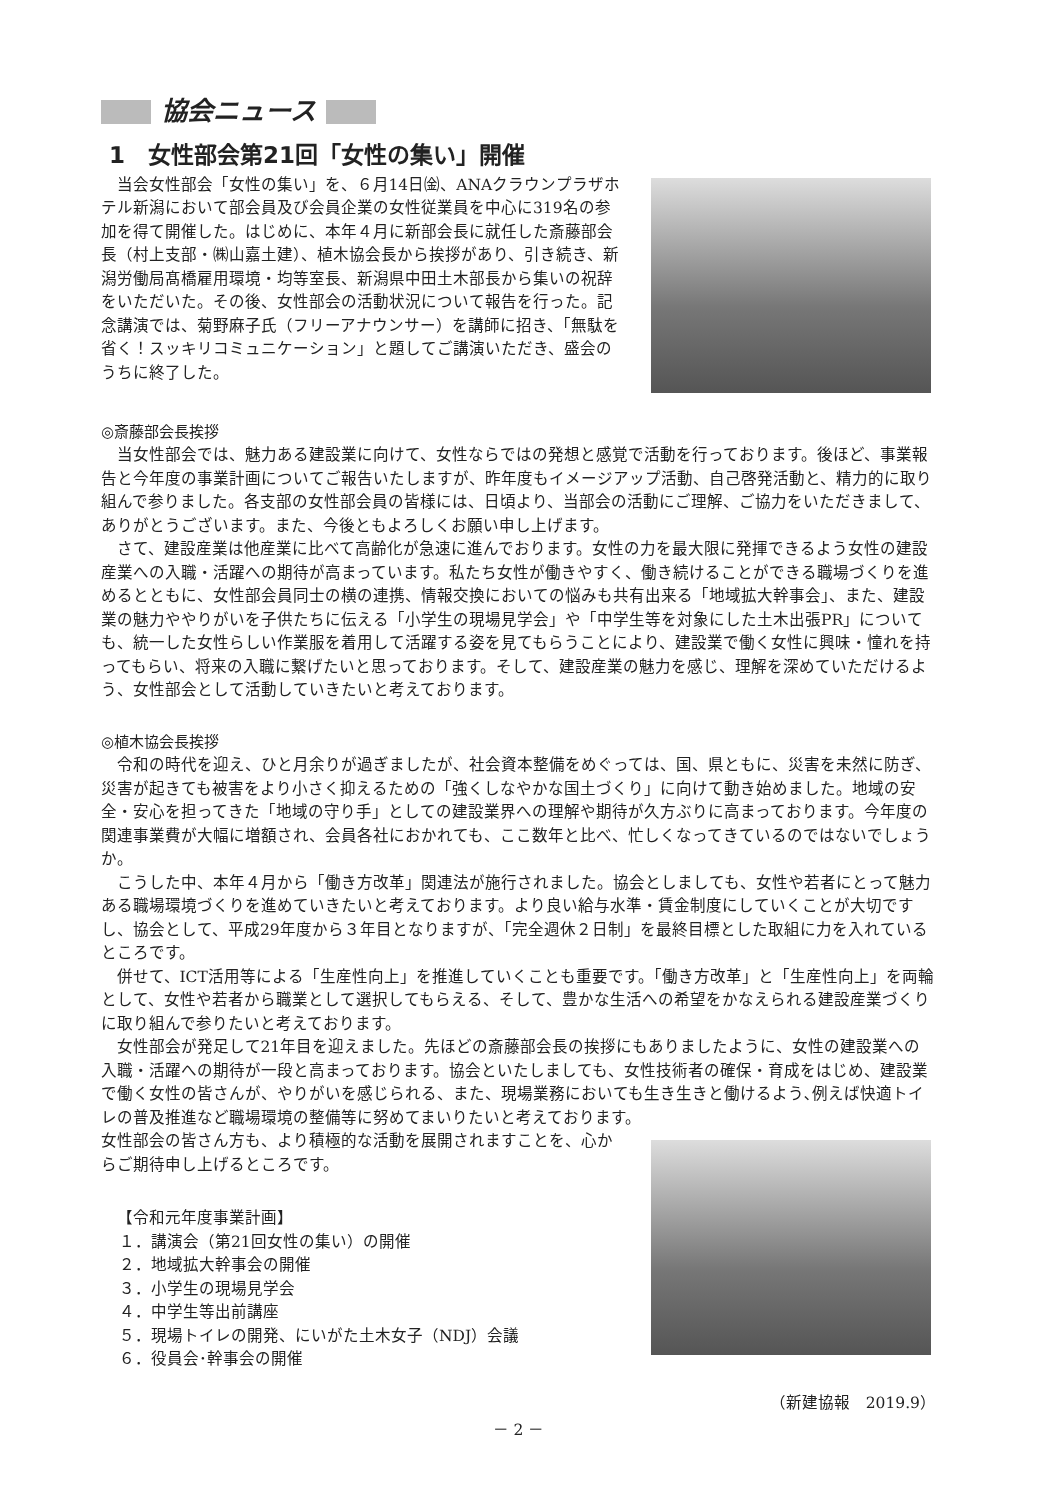協会ニュース
1　女性部会第21回「女性の集い」開催
当会女性部会「女性の集い」を、６月14日㈮、ANAクラウンプラザホテル新潟において部会員及び会員企業の女性従業員を中心に319名の参加を得て開催した。はじめに、本年４月に新部会長に就任した斎藤部会長（村上支部・㈱山嘉土建）、植木協会長から挨拶があり、引き続き、新潟労働局髙橋雇用環境・均等室長、新潟県中田土木部長から集いの祝辞をいただいた。その後、女性部会の活動状況について報告を行った。記念講演では、菊野麻子氏（フリーアナウンサー）を講師に招き、「無駄を省く！スッキリコミュニケーション」と題してご講演いただき、盛会のうちに終了した。
◎斎藤部会長挨拶
当女性部会では、魅力ある建設業に向けて、女性ならではの発想と感覚で活動を行っております。後ほど、事業報告と今年度の事業計画についてご報告いたしますが、昨年度もイメージアップ活動、自己啓発活動と、精力的に取り組んで参りました。各支部の女性部会員の皆様には、日頃より、当部会の活動にご理解、ご協力をいただきまして、ありがとうございます。また、今後ともよろしくお願い申し上げます。
さて、建設産業は他産業に比べて高齢化が急速に進んでおります。女性の力を最大限に発揮できるよう女性の建設産業への入職・活躍への期待が高まっています。私たち女性が働きやすく、働き続けることができる職場づくりを進めるとともに、女性部会員同士の横の連携、情報交換においての悩みも共有出来る「地域拡大幹事会」、また、建設業の魅力ややりがいを子供たちに伝える「小学生の現場見学会」や「中学生等を対象にした土木出張PR」についても、統一した女性らしい作業服を着用して活躍する姿を見てもらうことにより、建設業で働く女性に興味・憧れを持ってもらい、将来の入職に繋げたいと思っております。そして、建設産業の魅力を感じ、理解を深めていただけるよう、女性部会として活動していきたいと考えております。
◎植木協会長挨拶
令和の時代を迎え、ひと月余りが過ぎましたが、社会資本整備をめぐっては、国、県ともに、災害を未然に防ぎ、災害が起きても被害をより小さく抑えるための「強くしなやかな国土づくり」に向けて動き始めました。地域の安全・安心を担ってきた「地域の守り手」としての建設業界への理解や期待が久方ぶりに高まっております。今年度の関連事業費が大幅に増額され、会員各社におかれても、ここ数年と比べ、忙しくなってきているのではないでしょうか。
こうした中、本年４月から「働き方改革」関連法が施行されました。協会としましても、女性や若者にとって魅力ある職場環境づくりを進めていきたいと考えております。より良い給与水準・賃金制度にしていくことが大切ですし、協会として、平成29年度から３年目となりますが、「完全週休２日制」を最終目標とした取組に力を入れているところです。
併せて、ICT活用等による「生産性向上」を推進していくことも重要です。「働き方改革」と「生産性向上」を両輪として、女性や若者から職業として選択してもらえる、そして、豊かな生活への希望をかなえられる建設産業づくりに取り組んで参りたいと考えております。
女性部会が発足して21年目を迎えました。先ほどの斎藤部会長の挨拶にもありましたように、女性の建設業への入職・活躍への期待が一段と高まっております。協会といたしましても、女性技術者の確保・育成をはじめ、建設業で働く女性の皆さんが、やりがいを感じられる、また、現場業務においても生き生きと働けるよう､例えば快適トイレの普及推進など職場環境の整備等に努めてまいりたいと考えております。
女性部会の皆さん方も、より積極的な活動を展開されますことを、心からご期待申し上げるところです。
【令和元年度事業計画】
１．講演会（第21回女性の集い）の開催
２．地域拡大幹事会の開催
３．小学生の現場見学会
４．中学生等出前講座
５．現場トイレの開発、にいがた土木女子（NDJ）会議
６．役員会･幹事会の開催
（新建協報　2019.9）
－ 2 －